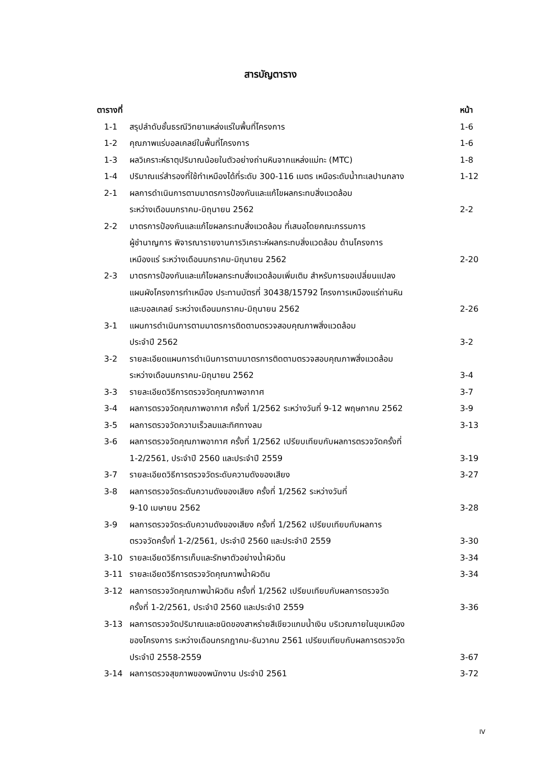สารบัญตาราง
| ตารางที่ | | หน้า |
| --- | --- | --- |
| 1-1 | สรุปลำดับชั้นธรณีวิทยาแหล่งแร่ในพื้นที่โครงการ | 1-6 |
| 1-2 | คุณภาพแร่บอลเคลย์ในพื้นที่โครงการ | 1-6 |
| 1-3 | ผลวิเคราะห์ธาตุปริมาณน้อยในตัวอย่างถ่านหินจากแหล่งแม่ทะ (MTC) | 1-8 |
| 1-4 | ปริมาณแร่สำรองที่ใช้ทำเหมืองได้ที่ระดับ 300-116 เมตร เหนือระดับน้ำทะเลปานกลาง | 1-12 |
| 2-1 | ผลการดำเนินการตามมาตรการป้องกันและแก้ไขผลกระทบสิ่งแวดล้อม ระหว่างเดือนมกราคม-มิถุนายน 2562 | 2-2 |
| 2-2 | มาตรการป้องกันและแก้ไขผลกระทบสิ่งแวดล้อม ที่เสนอโดยคณะกรรมการ ผู้ชำนาญการ พิจารณารายงานการวิเคราะห์ผลกระทบสิ่งแวดล้อม ด้านโครงการ เหมืองแร่ ระหว่างเดือนมกราคม-มิถุนายน 2562 | 2-20 |
| 2-3 | มาตรการป้องกันและแก้ไขผลกระทบสิ่งแวดล้อมเพิ่มเติม สำหรับการขอเปลี่ยนแปลง แผนผังโครงการทำเหมือง ประทานบัตรที่ 30438/15792 โครงการเหมืองแร่ถ่านหิน และบอลเคลย์ ระหว่างเดือนมกราคม-มิถุนายน 2562 | 2-26 |
| 3-1 | แผนการดำเนินการตามมาตรการติดตามตรวจสอบคุณภาพสิ่งแวดล้อม ประจำปี 2562 | 3-2 |
| 3-2 | รายละเอียดแผนการดำเนินการตามมาตรการติดตามตรวจสอบคุณภาพสิ่งแวดล้อม ระหว่างเดือนมกราคม-มิถุนายน 2562 | 3-4 |
| 3-3 | รายละเอียดวิธีการตรวจวัดคุณภาพอากาศ | 3-7 |
| 3-4 | ผลการตรวจวัดคุณภาพอากาศ ครั้งที่ 1/2562 ระหว่างวันที่ 9-12 พฤษภาคม 2562 | 3-9 |
| 3-5 | ผลการตรวจวัดความเร็วลมและทิศทางลม | 3-13 |
| 3-6 | ผลการตรวจวัดคุณภาพอากาศ ครั้งที่ 1/2562 เปรียบเทียบกับผลการตรวจวัดครั้งที่ 1-2/2561, ประจำปี 2560 และประจำปี 2559 | 3-19 |
| 3-7 | รายละเอียดวิธีการตรวจวัดระดับความดังของเสียง | 3-27 |
| 3-8 | ผลการตรวจวัดระดับความดังของเสียง ครั้งที่ 1/2562 ระหว่างวันที่ 9-10 เมษายน 2562 | 3-28 |
| 3-9 | ผลการตรวจวัดระดับความดังของเสียง ครั้งที่ 1/2562 เปรียบเทียบกับผลการ ตรวจวัดครั้งที่ 1-2/2561, ประจำปี 2560 และประจำปี 2559 | 3-30 |
| 3-10 | รายละเอียดวิธีการเก็บและรักษาตัวอย่างน้ำผิวดิน | 3-34 |
| 3-11 | รายละเอียดวิธีการตรวจวัดคุณภาพน้ำผิวดิน | 3-34 |
| 3-12 | ผลการตรวจวัดคุณภาพน้ำผิวดิน ครั้งที่ 1/2562 เปรียบเทียบกับผลการตรวจวัด ครั้งที่ 1-2/2561, ประจำปี 2560 และประจำปี 2559 | 3-36 |
| 3-13 | ผลการตรวจวัดปริมาณและชนิดของสาหร่ายสีเขียวแกมน้ำเงิน บริเวณภายในขุมเหมือง ของโครงการ ระหว่างเดือนกรกฎาคม-ธันวาคม 2561 เปรียบเทียบกับผลการตรวจวัด ประจำปี 2558-2559 | 3-67 |
| 3-14 | ผลการตรวจสุขภาพของพนักงาน ประจำปี 2561 | 3-72 |
IV